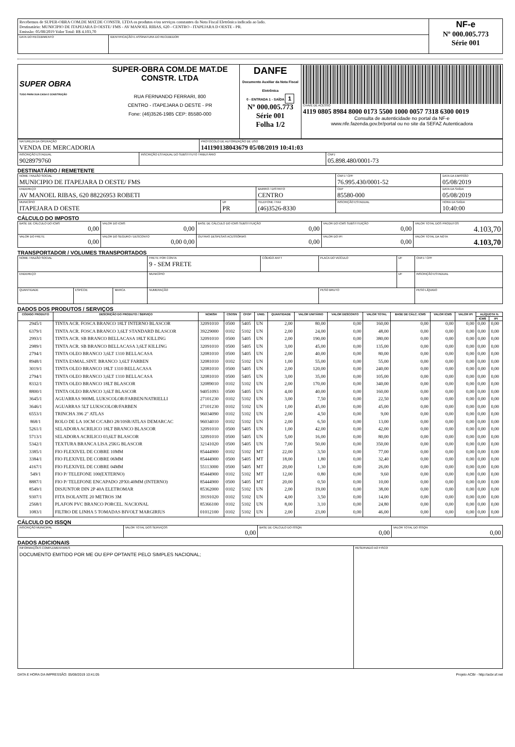| Recebemos de SUPER-OBRA COM.DE MAT.DE CONSTR. LTDA os produtos e/ou serviços constantes da Nota Fiscal Eletrônica indicada ao lado. Destinatário: MUNICIPIO DE ITAPEJARA D OESTE/ FMS - AV MANOEL RIBAS, 620 - CENTRO - ITAPEJARA D OESTE - PR. Emissão: 05/08/2019 Valor Total: R$ 4.103,70 | | NF-e Nº 000.005.773 Série 001 |
| DATA DO RECEBIMENTO | IDENTIFICAÇÃO E ASSINATURA DO RECEBEDOR | |
| SUPER OBRA TUDO PARA SUA CASA E CONSTRUÇÃO SUPER-OBRA COM.DE MAT.DE CONSTR. LTDA RUA FERNANDO FERRARI, 800 CENTRO - ITAPEJARA D OESTE - PR Fone: (46)3526-1985 CEP: 85580-000 | DANFE Documento Auxiliar da Nota Fiscal Eletrônica 0 - ENTRADA 1 - SAÍDA 1 Nº 000.005.773 Série 001 Folha 1/2 | CHAVE DE ACESSO 4119 0805 8984 8000 0173 5500 1000 0057 7318 6300 0019 Consulta de autenticidade no portal da NF-e www.nfe.fazenda.gov.br/portal ou no site da SEFAZ Autenticadora |
| NATUREZA DA OPERAÇÃO VENDA DE MERCADORIA | | PROTOCOLO DE AUTORIZAÇÃO DE USO 141190138043679 05/08/2019 10:41:03 | |
| INSCRIÇÃO ESTADUAL 9028979760 | INSCRIÇÃO ESTADUAL DO SUBSTITUTO TRIBUTÁRIO | | CNPJ 05.898.480/0001-73 |
DESTINATÁRIO / REMETENTE
| NOME / RAZÃO SOCIAL MUNICIPIO DE ITAPEJARA D OESTE/ FMS | | | CNPJ / CPF 76.995.430/0001-52 | | DATA DA EMISSÃO 05/08/2019 |
| ENDEREÇO AV MANOEL RIBAS, 620 88226953 ROBETI | | BAIRRO / DISTRITO CENTRO | | CEP 85580-000 | DATA DA SAÍDA 05/08/2019 |
| MUNICÍPIO ITAPEJARA D OESTE | UF PR | TELEFONE / FAX (46)3526-8330 | INSCRIÇÃO ESTADUAL | | HORA DA SAÍDA 10:40:00 |
CÁLCULO DO IMPOSTO
| BASE DE CÁLCULO DO ICMS 0,00 | VALOR DO ICMS 0,00 | BASE DE CÁLCULO DO ICMS SUBSTITUIÇÃO 0,00 | VALOR DO ICMS SUBSTITUIÇÃO 0,00 | VALOR TOTAL DOS PRODUTOS 4.103,70 |
| VALOR DO FRETE 0,00 | VALOR DO SEGURO / DESCONTO 0,00 0,00 | OUTRAS DESPESAS ACESSÓRIAS 0,00 | VALOR DO IPI 0,00 | VALOR TOTAL DA NOTA 4.103,70 |
TRANSPORTADOR / VOLUMES TRANSPORTADOS
| NOME / RAZÃO SOCIAL | | | FRETE POR CONTA 9 - SEM FRETE | CÓDIGO ANTT | PLACA DO VEÍCULO | UF | CNPJ / CPF |
| ENDEREÇO | | | MUNICÍPIO | | | UF | INSCRIÇÃO ESTADUAL |
| QUANTIDADE | ESPÉCIE | MARCA | NUMERAÇÃO | | PESO BRUTO | | PESO LÍQUIDO |
DADOS DOS PRODUTOS / SERVIÇOS
| CÓDIGO PRODUTO | DESCRIÇÃO DO PRODUTO / SERVIÇO | NCM/SH | CSOSN | CFOP | UNID. | QUANTIDADE | VALOR UNITÁRIO | VALOR DESCONTO | VALOR TOTAL | BASE DE CÁLC. ICMS | VALOR ICMS | VALOR IPI | ALÍQUOTA % | |
| --- | --- | --- | --- | --- | --- | --- | --- | --- | --- | --- | --- | --- | --- | --- |
| | | | | | | | | | | | | | ICMS | IPI |
| 2945/1 | TINTA ACR. FOSCA BRANCO 18LT INTERNO BLASCOR | 32091010 | 0500 | 5405 | UN | 2,00 | 80,00 | 0,00 | 160,00 | 0,00 | 0,00 | 0,00 | 0,00 | 0,00 |
| 6379/1 | TINTA ACR. FOSCA BRANCO 3,6LT STANDARD BLASCOR | 39229000 | 0102 | 5102 | UN | 2,00 | 24,00 | 0,00 | 48,00 | 0,00 | 0,00 | 0,00 | 0,00 | 0,00 |
| 2993/1 | TINTA ACR. SB BRANCO BELLACASA 18LT KILLING | 32091010 | 0500 | 5405 | UN | 2,00 | 190,00 | 0,00 | 380,00 | 0,00 | 0,00 | 0,00 | 0,00 | 0,00 |
| 2989/1 | TINTA ACR. SB BRANCO BELLACASA 3,6LT KILLING | 32091010 | 0500 | 5405 | UN | 3,00 | 45,00 | 0,00 | 135,00 | 0,00 | 0,00 | 0,00 | 0,00 | 0,00 |
| 2794/1 | TINTA OLEO BRANCO 3,6LT 1310 BELLACASA | 32081010 | 0500 | 5405 | UN | 2,00 | 40,00 | 0,00 | 80,00 | 0,00 | 0,00 | 0,00 | 0,00 | 0,00 |
| 8948/1 | TINTA ESMAL.SINT. BRANCO 3,6LT FARBEN | 32081010 | 0102 | 5102 | UN | 1,00 | 55,00 | 0,00 | 55,00 | 0,00 | 0,00 | 0,00 | 0,00 | 0,00 |
| 3019/1 | TINTA OLEO BRANCO 18LT 1310 BELLACASA | 32081010 | 0500 | 5405 | UN | 2,00 | 120,00 | 0,00 | 240,00 | 0,00 | 0,00 | 0,00 | 0,00 | 0,00 |
| 2794/1 | TINTA OLEO BRANCO 3,6LT 1310 BELLACASA | 32081010 | 0500 | 5405 | UN | 3,00 | 35,00 | 0,00 | 105,00 | 0,00 | 0,00 | 0,00 | 0,00 | 0,00 |
| 8332/1 | TINTA OLEO BRANCO 18LT BLASCOR | 32089010 | 0102 | 5102 | UN | 2,00 | 170,00 | 0,00 | 340,00 | 0,00 | 0,00 | 0,00 | 0,00 | 0,00 |
| 8800/1 | TINTA OLEO BRANCO 3,6LT BLASCOR | 94051093 | 0500 | 5405 | UN | 4,00 | 40,00 | 0,00 | 160,00 | 0,00 | 0,00 | 0,00 | 0,00 | 0,00 |
| 3645/1 | AGUARRAS 900ML LUKSCOLOR/FARBEN/NATRIELLI | 27101230 | 0102 | 5102 | UN | 3,00 | 7,50 | 0,00 | 22,50 | 0,00 | 0,00 | 0,00 | 0,00 | 0,00 |
| 3646/1 | AGUARRAS 5LT LUKSCOLOR/FARBEN | 27101230 | 0102 | 5102 | UN | 1,00 | 45,00 | 0,00 | 45,00 | 0,00 | 0,00 | 0,00 | 0,00 | 0,00 |
| 6553/1 | TRINCHA 396 2" ATLAS | 96034090 | 0102 | 5102 | UN | 2,00 | 4,50 | 0,00 | 9,00 | 0,00 | 0,00 | 0,00 | 0,00 | 0,00 |
| 868/1 | ROLO DE LA 10CM C/CABO 28/10SR/ATLAS DEMARCAC | 96034010 | 0102 | 5102 | UN | 2,00 | 6,50 | 0,00 | 13,00 | 0,00 | 0,00 | 0,00 | 0,00 | 0,00 |
| 5261/1 | SELADORA ACRILICO 18LT BRANCO BLASCOR | 32091010 | 0500 | 5405 | UN | 1,00 | 42,00 | 0,00 | 42,00 | 0,00 | 0,00 | 0,00 | 0,00 | 0,00 |
| 5713/1 | SELADORA ACRILICO 03,6LT BLASCOR | 32091010 | 0500 | 5405 | UN | 5,00 | 16,00 | 0,00 | 80,00 | 0,00 | 0,00 | 0,00 | 0,00 | 0,00 |
| 5342/1 | TEXTURA BRANCA LISA 25KG BLASCOR | 32141020 | 0500 | 5405 | UN | 7,00 | 50,00 | 0,00 | 350,00 | 0,00 | 0,00 | 0,00 | 0,00 | 0,00 |
| 3385/1 | FIO FLEXIVEL DE COBRE 10MM | 85444900 | 0102 | 5102 | MT | 22,00 | 3,50 | 0,00 | 77,00 | 0,00 | 0,00 | 0,00 | 0,00 | 0,00 |
| 3384/1 | FIO FLEXIVEL DE COBRE 06MM | 85444900 | 0500 | 5405 | MT | 18,00 | 1,80 | 0,00 | 32,40 | 0,00 | 0,00 | 0,00 | 0,00 | 0,00 |
| 4167/1 | FIO FLEXIVEL DE COBRE 04MM | 55113000 | 0500 | 5405 | MT | 20,00 | 1,30 | 0,00 | 26,00 | 0,00 | 0,00 | 0,00 | 0,00 | 0,00 |
| 549/1 | FIO P/ TELEFONE 100(EXTERNO) | 85444900 | 0102 | 5102 | MT | 12,00 | 0,80 | 0,00 | 9,60 | 0,00 | 0,00 | 0,00 | 0,00 | 0,00 |
| 8887/1 | FIO P/ TELEFONE ENCAPADO 2PX0.40MM (INTERNO) | 85444900 | 0500 | 5405 | MT | 20,00 | 0,50 | 0,00 | 10,00 | 0,00 | 0,00 | 0,00 | 0,00 | 0,00 |
| 8549/1 | DISJUNTOR DIN 2P 40A ELETROMAR | 85362000 | 0102 | 5102 | UN | 2,00 | 19,00 | 0,00 | 38,00 | 0,00 | 0,00 | 0,00 | 0,00 | 0,00 |
| 9307/1 | FITA ISOLANTE 20 METROS 3M | 39191020 | 0102 | 5102 | UN | 4,00 | 3,50 | 0,00 | 14,00 | 0,00 | 0,00 | 0,00 | 0,00 | 0,00 |
| 2568/1 | PLAFON PVC BRANCO PORCEL. NACIONAL | 85366100 | 0102 | 5102 | UN | 8,00 | 3,10 | 0,00 | 24,80 | 0,00 | 0,00 | 0,00 | 0,00 | 0,00 |
| 1083/1 | FILTRO DE LINHA 5 TOMADAS BIVOLT MARGIRIUS | 01012100 | 0102 | 5102 | UN | 2,00 | 23,00 | 0,00 | 46,00 | 0,00 | 0,00 | 0,00 | 0,00 | 0,00 |
CÁLCULO DO ISSQN
| INSCRIÇÃO MUNICIPAL | VALOR TOTAL DOS SERVIÇOS 0,00 | BASE DE CÁLCULO DO ISSQN 0,00 | VALOR TOTAL DO ISSQN 0,00 |
DADOS ADICIONAIS
| INFORMAÇÕES COMPLEMENTARES DOCUMENTO EMITIDO POR ME OU EPP OPTANTE PELO SIMPLES NACIONAL; | RESERVADO AO FISCO |
DATA E HORA DA IMPRESSÃO: 05/08/2019 10:41:05 Projeto ACBr - http://acbr.sf.net